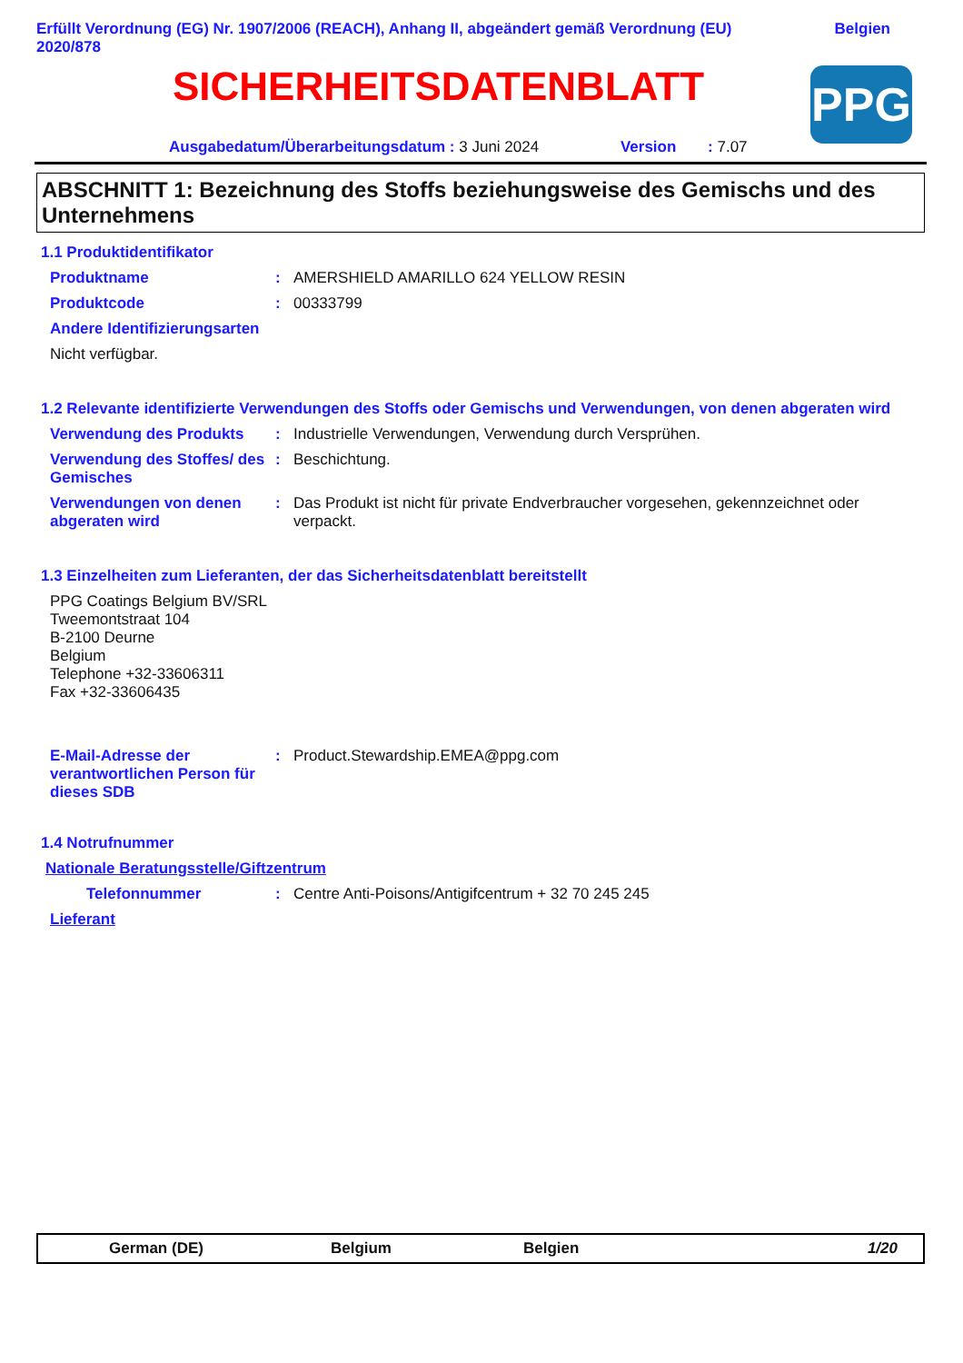Erfüllt Verordnung (EG) Nr. 1907/2006 (REACH), Anhang II, abgeändert gemäß Verordnung (EU)
2020/878
Belgien
SICHERHEITSDATENBLATT PPG
Ausgabedatum/Überarbeitungsdatum : 3 Juni 2024 Version : 7.07
ABSCHNITT 1: Bezeichnung des Stoffs beziehungsweise des Gemischs und des Unternehmens
1.1 Produktidentifikator
Produktname : AMERSHIELD AMARILLO 624 YELLOW RESIN
Produktcode : 00333799
Andere Identifizierungsarten
Nicht verfügbar.
1.2 Relevante identifizierte Verwendungen des Stoffs oder Gemischs und Verwendungen, von denen abgeraten wird
Verwendung des Produkts : Industrielle Verwendungen, Verwendung durch Versprühen.
Verwendung des Stoffes/ des Gemisches
: Beschichtung.
Verwendungen von denen abgeraten wird
: Das Produkt ist nicht für private Endverbraucher vorgesehen, gekennzeichnet oder verpackt.
1.3 Einzelheiten zum Lieferanten, der das Sicherheitsdatenblatt bereitstellt
PPG Coatings Belgium BV/SRL
Tweemontstraat 104
B-2100 Deurne
Belgium
Telephone +32-33606311
Fax +32-33606435
E-Mail-Adresse der verantwortlichen Person für dieses SDB
: Product.Stewardship.EMEA@ppg.com
1.4 Notrufnummer
Nationale Beratungsstelle/Giftzentrum
Telefonnummer : Centre Anti-Poisons/Antigifcentrum + 32 70 245 245
Lieferant
German (DE) Belgium Belgien 1/20